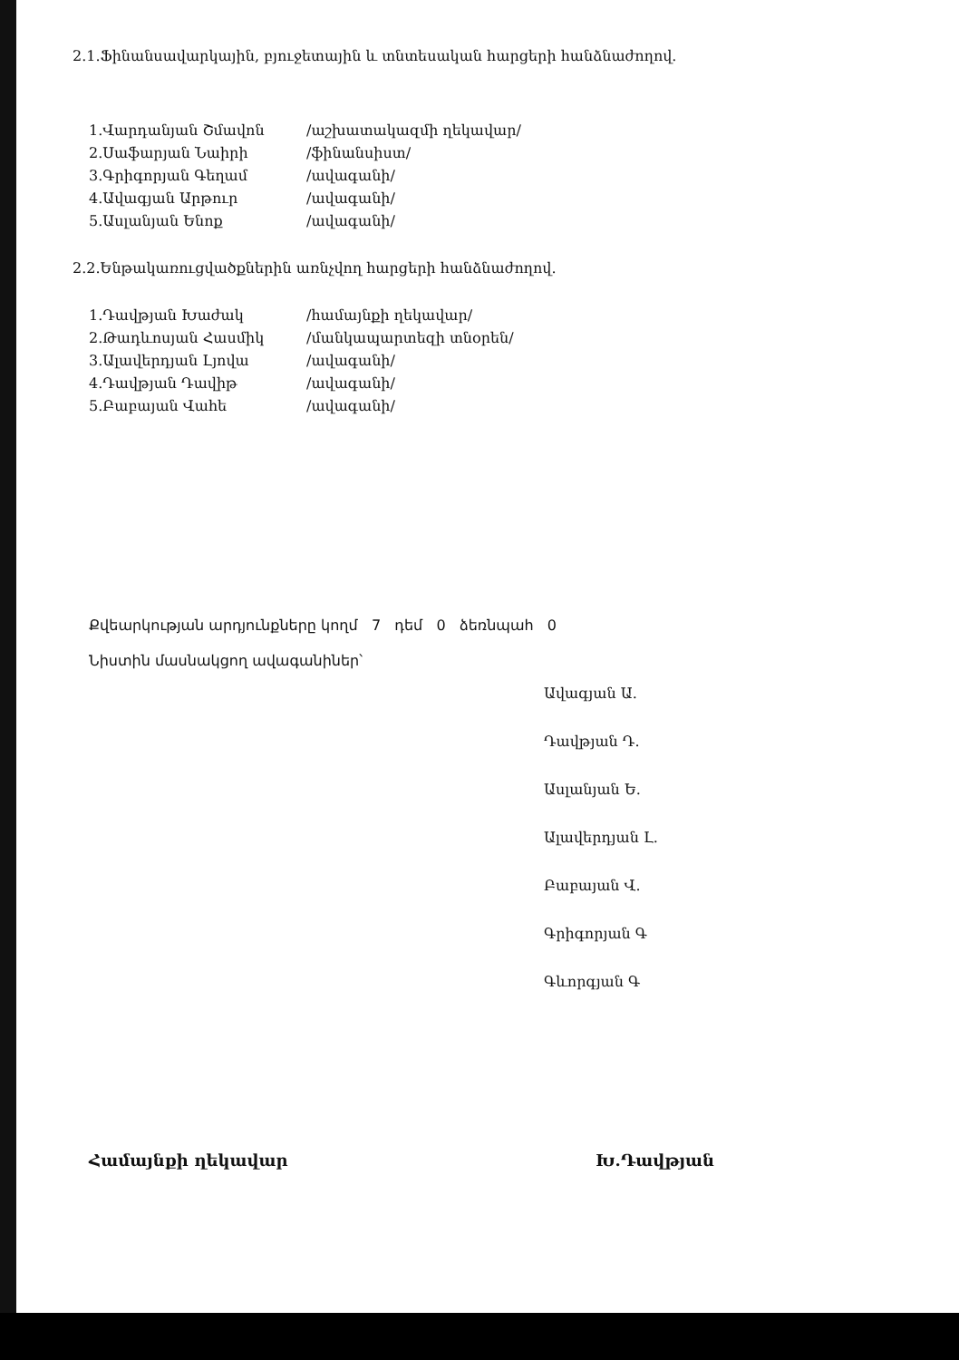2.1.Ֆինանսավարկային, բյուջետային և տնտեսական հարցերի հանձնաժողով.
| 1.Վարդանյան Շմավոն | /աշխատակազմի ղեկավար/ |
| 2.Սաֆարյան Նաիրի | /ֆինանսիստ/ |
| 3.Գրիգորյան Գեղամ | /ավագանի/ |
| 4.Ավագյան Արթուր | /ավագանի/ |
| 5.Ասլանյան Ենոք | /ավագանի/ |
2.2.Ենթակառուցվածքներին առնչվող հարցերի հանձնաժողով.
| 1.Դավթյան Խաժակ | /համայնքի ղեկավար/ |
| 2.Թադևոսյան Հասմիկ | /մանկապարտեզի տնօրեն/ |
| 3.Ալավերդյան Լյովա | /ավագանի/ |
| 4.Դավթյան Դավիթ | /ավագանի/ |
| 5.Բաբայան Վահե | /ավագանի/ |
Քվեարկության արդյունքները կողմ 7 դեմ 0 ձեռնպահ 0
Նիստին մասնակցող ավագանիներ՝
Ավագյան Ա.
Դավթյան Դ.
Ասլանյան Ե.
Ալավերդյան Լ.
Բաբայան Վ.
Գրիգորյան Գ
Գևորգյան Գ
Համայնքի ղեկավար Խ.Դավթյան